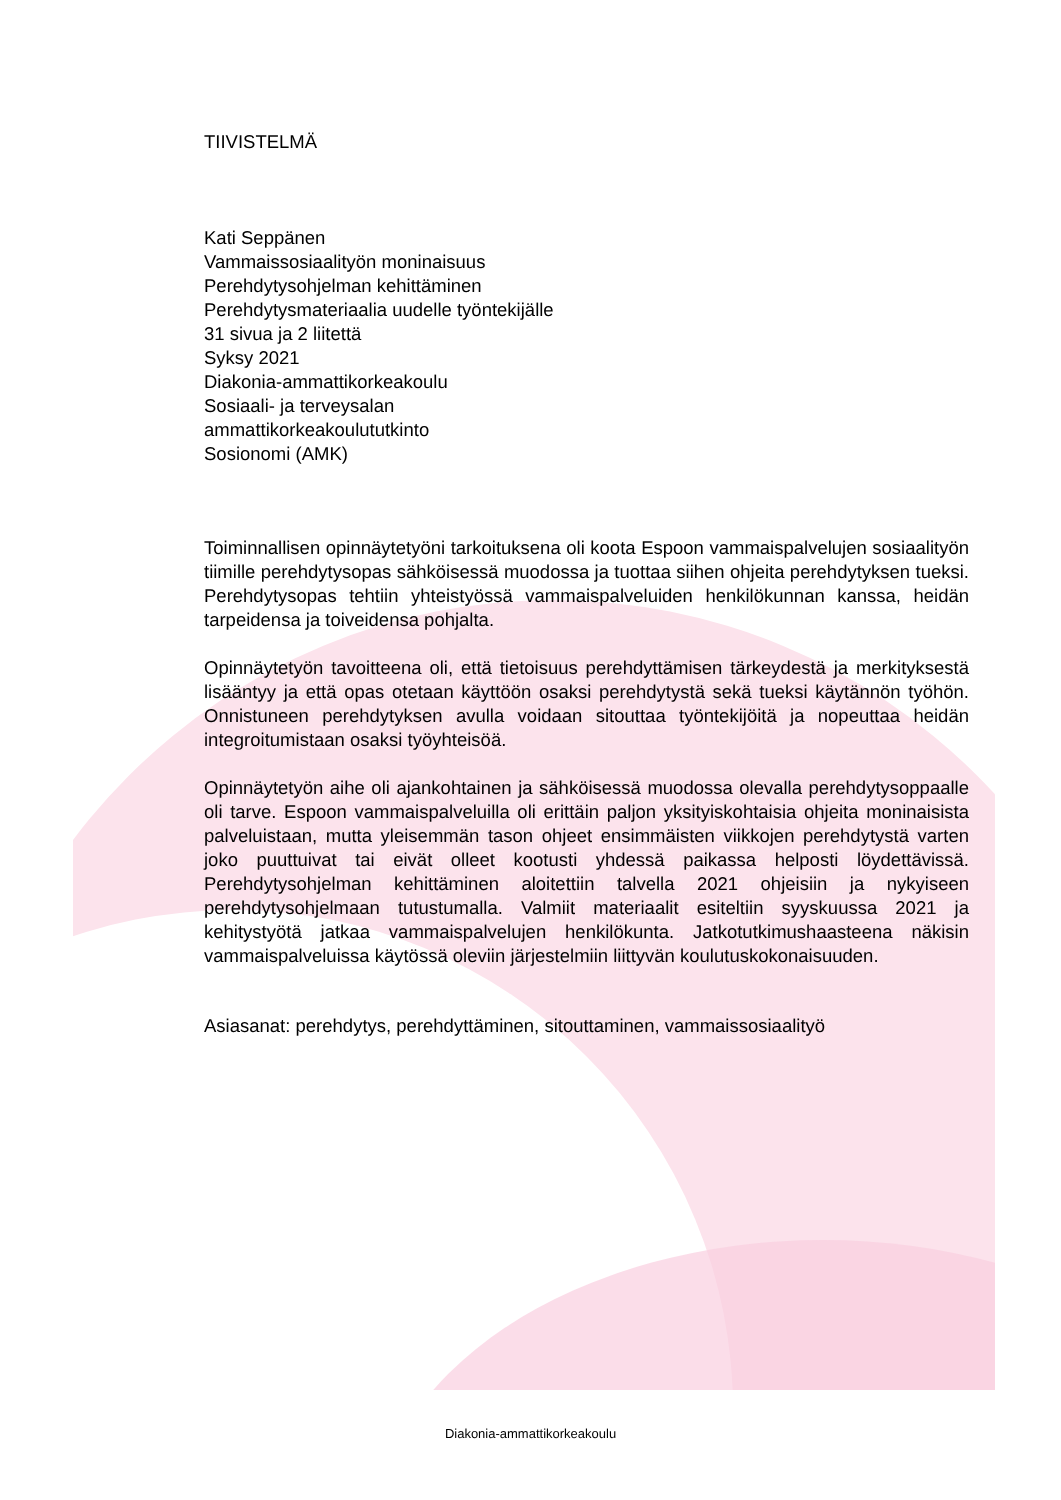TIIVISTELMÄ
Kati Seppänen
Vammaissosiaalityön moninaisuus
Perehdytysohjelman kehittäminen
Perehdytysmateriaalia uudelle työntekijälle
31 sivua ja 2 liitettä
Syksy 2021
Diakonia-ammattikorkeakoulu
Sosiaali- ja terveysalan
ammattikorkeakoulututkinto
Sosionomi (AMK)
Toiminnallisen opinnäytetyöni tarkoituksena oli koota Espoon vammaispalvelujen sosiaalityön tiimille perehdytysopas sähköisessä muodossa ja tuottaa siihen ohjeita perehdytyksen tueksi. Perehdytysopas tehtiin yhteistyössä vammaispalveluiden henkilökunnan kanssa, heidän tarpeidensa ja toiveidensa pohjalta.
Opinnäytetyön tavoitteena oli, että tietoisuus perehdyttämisen tärkeydestä ja merkityksestä lisääntyy ja että opas otetaan käyttöön osaksi perehdytystä sekä tueksi käytännön työhön. Onnistuneen perehdytyksen avulla voidaan sitouttaa työntekijöitä ja nopeuttaa heidän integroitumistaan osaksi työyhteisöä.
Opinnäytetyön aihe oli ajankohtainen ja sähköisessä muodossa olevalla perehdytysoppaalle oli tarve. Espoon vammaispalveluilla oli erittäin paljon yksityiskohtaisia ohjeita moninaisista palveluistaan, mutta yleisemmän tason ohjeet ensimmäisten viikkojen perehdytystä varten joko puuttuivat tai eivät olleet kootusti yhdessä paikassa helposti löydettävissä. Perehdytysohjelman kehittäminen aloitettiin talvella 2021 ohjeisiin ja nykyiseen perehdytysohjelmaan tutustumalla. Valmiit materiaalit esiteltiin syyskuussa 2021 ja kehitystyötä jatkaa vammaispalvelujen henkilökunta. Jatkotutkimushaasteena näkisin vammaispalveluissa käytössä oleviin järjestelmiin liittyvän koulutuskokonaisuuden.
Asiasanat: perehdytys, perehdyttäminen, sitouttaminen, vammaissosiaalityö
Diakonia-ammattikorkeakoulu